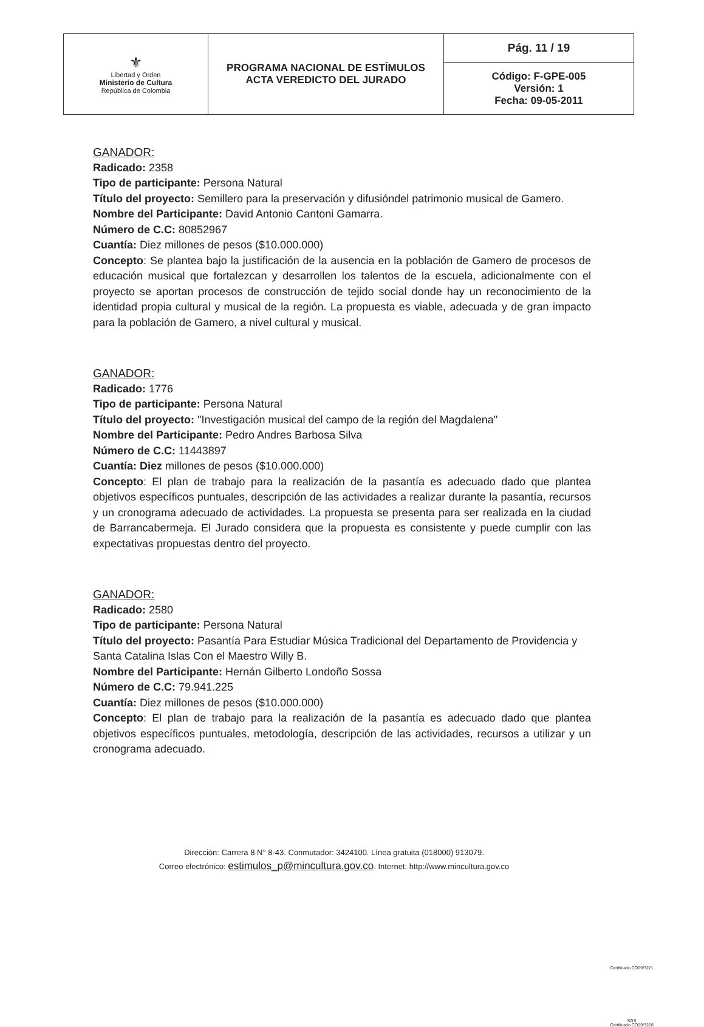| ⚜ Libertad y Orden Ministerio de Cultura República de Colombia | PROGRAMA NACIONAL DE ESTÍMULOS ACTA VEREDICTO DEL JURADO | Pág. 11 / 19 |
| | | Código: F-GPE-005 Versión: 1 Fecha: 09-05-2011 |
GANADOR:
Radicado: 2358
Tipo de participante: Persona Natural
Título del proyecto: Semillero para la preservación y difusióndel patrimonio musical de Gamero.
Nombre del Participante: David Antonio Cantoni Gamarra.
Número de C.C: 80852967
Cuantía: Diez millones de pesos ($10.000.000)
Concepto: Se plantea bajo la justificación de la ausencia en la población de Gamero de procesos de educación musical que fortalezcan y desarrollen los talentos de la escuela, adicionalmente con el proyecto se aportan procesos de construcción de tejido social donde hay un reconocimiento de la identidad propia cultural y musical de la región. La propuesta es viable, adecuada y de gran impacto para la población de Gamero, a nivel cultural y musical.
GANADOR:
Radicado: 1776
Tipo de participante: Persona Natural
Título del proyecto: "Investigación musical del campo de la región del Magdalena"
Nombre del Participante: Pedro Andres Barbosa Silva
Número de C.C: 11443897
Cuantía: Diez millones de pesos ($10.000.000)
Concepto: El plan de trabajo para la realización de la pasantía es adecuado dado que plantea objetivos específicos puntuales, descripción de las actividades a realizar durante la pasantía, recursos y un cronograma adecuado de actividades. La propuesta se presenta para ser realizada en la ciudad de Barrancabermeja. El Jurado considera que la propuesta es consistente y puede cumplir con las expectativas propuestas dentro del proyecto.
GANADOR:
Radicado: 2580
Tipo de participante: Persona Natural
Título del proyecto: Pasantía Para Estudiar Música Tradicional del Departamento de Providencia y Santa Catalina Islas Con el Maestro Willy B.
Nombre del Participante: Hernán Gilberto Londoño Sossa
Número de C.C: 79.941.225
Cuantía: Diez millones de pesos ($10.000.000)
Concepto: El plan de trabajo para la realización de la pasantía es adecuado dado que plantea objetivos específicos puntuales, metodología, descripción de las actividades, recursos a utilizar y un cronograma adecuado.
Dirección: Carrera 8 N° 8-43. Conmutador: 3424100. Línea gratuita (018000) 913079.
Correo electrónico: estimulos_p@mincultura.gov.co. Internet: http://www.mincultura.gov.co
Certificado CO09/3221
SGS
Certificado CO09/3220